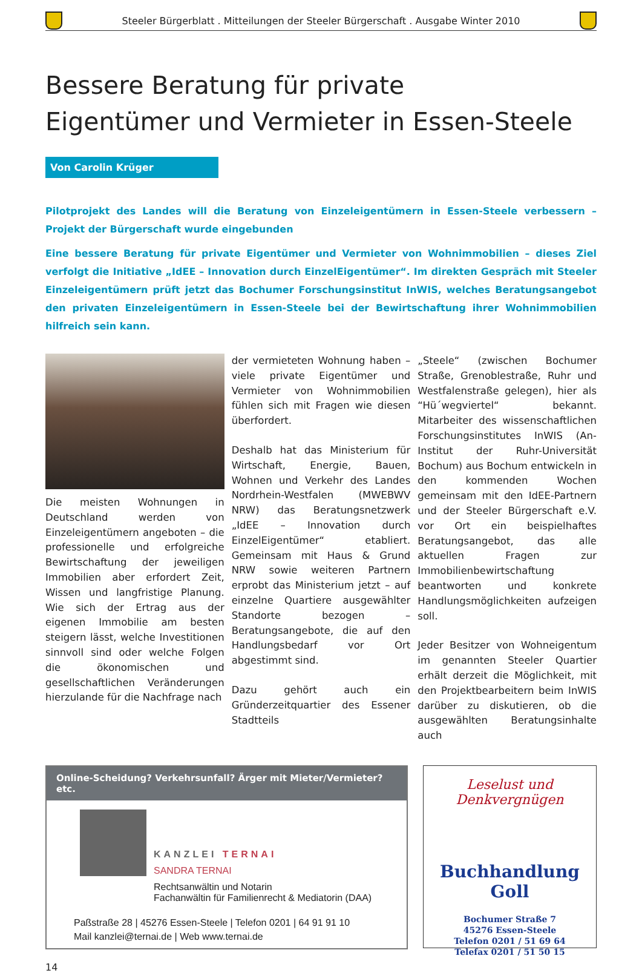Steeler Bürgerblatt . Mitteilungen der Steeler Bürgerschaft . Ausgabe Winter 2010
Bessere Beratung für private
Eigentümer und Vermieter in Essen-Steele
Von Carolin Krüger
Pilotprojekt des Landes will die Beratung von Einzeleigentümern in Essen-Steele verbessern – Projekt der Bürgerschaft wurde eingebunden
Eine bessere Beratung für private Eigentümer und Vermieter von Wohnimmobilien – dieses Ziel verfolgt die Initiative „IdEE – Innovation durch EinzelEigentümer“. Im direkten Gespräch mit Steeler Einzeleigentümern prüft jetzt das Bochumer Forschungsinstitut InWIS, welches Beratungsangebot den privaten Einzeleigentümern in Essen-Steele bei der Bewirtschaftung ihrer Wohnimmobilien hilfreich sein kann.
Die meisten Wohnungen in Deutschland werden von Einzeleigentümern angeboten – die professionelle und erfolgreiche Bewirtschaftung der jeweiligen Immobilien aber erfordert Zeit, Wissen und langfristige Planung. Wie sich der Ertrag aus der eigenen Immobilie am besten steigern lässt, welche Investitionen sinnvoll sind oder welche Folgen die ökonomischen und gesellschaftlichen Veränderungen hierzulande für die Nachfrage nach
der vermieteten Wohnung haben – viele private Eigentümer und Vermieter von Wohnimmobilien fühlen sich mit Fragen wie diesen überfordert.
Deshalb hat das Ministerium für Wirtschaft, Energie, Bauen, Wohnen und Verkehr des Landes Nordrhein-Westfalen (MWEBWV NRW) das Beratungsnetzwerk „IdEE – Innovation durch EinzelEigentümer“ etabliert. Gemeinsam mit Haus & Grund NRW sowie weiteren Partnern erprobt das Ministerium jetzt – auf einzelne Quartiere ausgewählter Standorte bezogen – Beratungsangebote, die auf den Handlungsbedarf vor Ort abgestimmt sind.
Dazu gehört auch ein Gründerzeitquartier des Essener Stadtteils
„Steele“ (zwischen Bochumer Straße, Grenoblestraße, Ruhr und Westfalenstraße gelegen), hier als “Hü´wegviertel“ bekannt. Mitarbeiter des wissenschaftlichen Forschungsinstitutes InWIS (An-Institut der Ruhr-Universität Bochum) aus Bochum entwickeln in den kommenden Wochen gemeinsam mit den IdEE-Partnern und der Steeler Bürgerschaft e.V. vor Ort ein beispielhaftes Beratungsangebot, das alle aktuellen Fragen zur Immobilienbewirtschaftung beantworten und konkrete Handlungsmöglichkeiten aufzeigen soll.
Jeder Besitzer von Wohneigentum im genannten Steeler Quartier erhält derzeit die Möglichkeit, mit den Projektbearbeitern beim InWIS darüber zu diskutieren, ob die ausgewählten Beratungsinhalte auch
Online-Scheidung? Verkehrsunfall? Ärger mit Mieter/Vermieter? etc.
KANZLEI TERNAI
SANDRA TERNAI
Rechtsanwältin und Notarin
Fachanwältin für Familienrecht & Mediatorin (DAA)
Paßstraße 28 | 45276 Essen-Steele | Telefon 0201 | 64 91 91 10
Mail kanzlei@ternai.de | Web www.ternai.de
Leselust und Denkvergnügen
Buchhandlung Goll
Bochumer Straße 7
45276 Essen-Steele
Telefon 0201 / 51 69 64
Telefax 0201 / 51 50 15
14